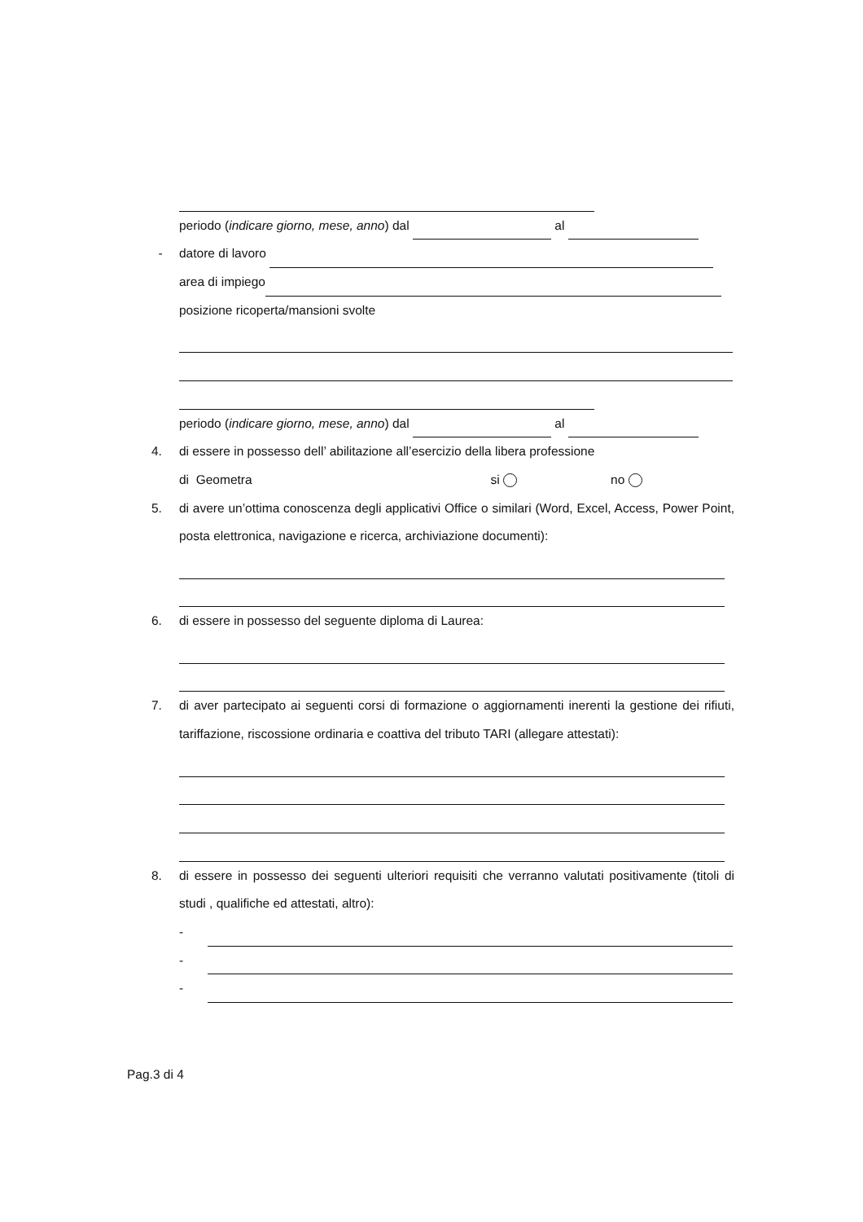periodo (indicare giorno, mese, anno) dal al
- datore di lavoro
area di impiego
posizione ricoperta/mansioni svolte
periodo (indicare giorno, mese, anno) dal al
4. di essere in possesso dell’ abilitazione all’esercizio della libera professione
di Geometra si no
5. di avere un’ottima conoscenza degli applicativi Office o similari (Word, Excel, Access, Power Point, posta elettronica, navigazione e ricerca, archiviazione documenti):
6. di essere in possesso del seguente diploma di Laurea:
7. di aver partecipato ai seguenti corsi di formazione o aggiornamenti inerenti la gestione dei rifiuti, tariffazione, riscossione ordinaria e coattiva del tributo TARI (allegare attestati):
8. di essere in possesso dei seguenti ulteriori requisiti che verranno valutati positivamente (titoli di studi , qualifiche ed attestati, altro):
-
-
-
Pag.3 di 4